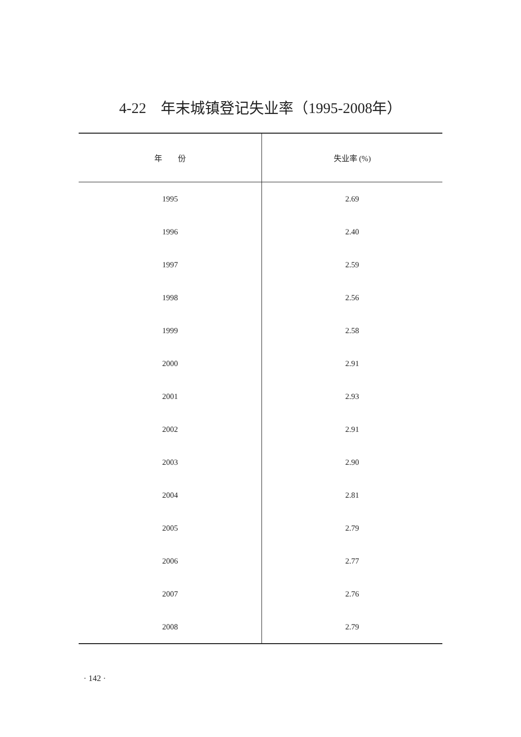4-22　年末城镇登记失业率（1995-2008年）
| 年 份 | 失业率 (%) |
| --- | --- |
| 1995 | 2.69 |
| 1996 | 2.40 |
| 1997 | 2.59 |
| 1998 | 2.56 |
| 1999 | 2.58 |
| 2000 | 2.91 |
| 2001 | 2.93 |
| 2002 | 2.91 |
| 2003 | 2.90 |
| 2004 | 2.81 |
| 2005 | 2.79 |
| 2006 | 2.77 |
| 2007 | 2.76 |
| 2008 | 2.79 |
· 142 ·